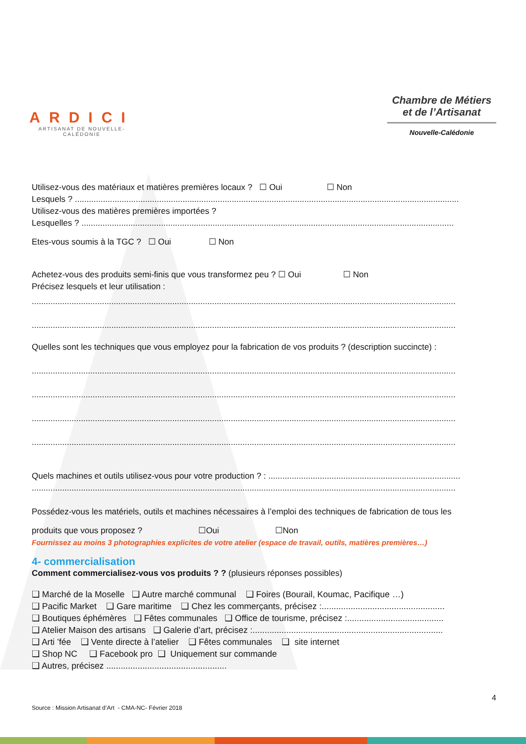ARDICI
ARTISANAT DE NOUVELLE-CALÉDONIE
Chambre de Métiers et de l’Artisanat
Nouvelle-Calédonie
Utilisez-vous des matériaux et matières premières locaux ? ☐ Oui ☐ Non
Lesquels ? ....................................................................................................................................................................
Utilisez-vous des matières premières importées ?
Lesquelles ? ...............................................................................................................................................................
Etes-vous soumis à la TGC ? ☐ Oui ☐ Non
Achetez-vous des produits semi-finis que vous transformez peu ? ☐ Oui ☐ Non
Précisez lesquels et leur utilisation :
.....................................................................................................................................................................................
.....................................................................................................................................................................................
Quelles sont les techniques que vous employez pour la fabrication de vos produits ? (description succincte) :
.....................................................................................................................................................................................
.....................................................................................................................................................................................
.....................................................................................................................................................................................
.....................................................................................................................................................................................
Quels machines et outils utilisez-vous pour votre production ? : ..................................................................................
.....................................................................................................................................................................................
Possédez-vous les matériels, outils et machines nécessaires à l’emploi des techniques de fabrication de tous les
produits que vous proposez ? ☐Oui ☐Non
Fournissez au moins 3 photographies explicites de votre atelier (espace de travail, outils, matières premières…)
4- commercialisation
Comment commercialisez-vous vos produits ? ? (plusieurs réponses possibles)
❑ Marché de la Moselle ❑ Autre marché communal ❑ Foires (Bourail, Koumac, Pacifique …)
❑ Pacific Market ❑ Gare maritime ❑ Chez les commerçants, précisez :...................................................
❑ Boutiques éphémères ❑ Fêtes communales ❑ Office de tourisme, précisez :........................................
❑ Atelier Maison des artisans ❑ Galerie d’art, précisez :...............................................................................
❑ Arti ’fée ❑ Vente directe à l’atelier ❑ Fêtes communales ❑ site internet
❑ Shop NC ❑ Facebook pro ❑ Uniquement sur commande
❑ Autres, précisez ..................................................
4
Source : Mission Artisanat d’Art - CMA-NC- Février 2018